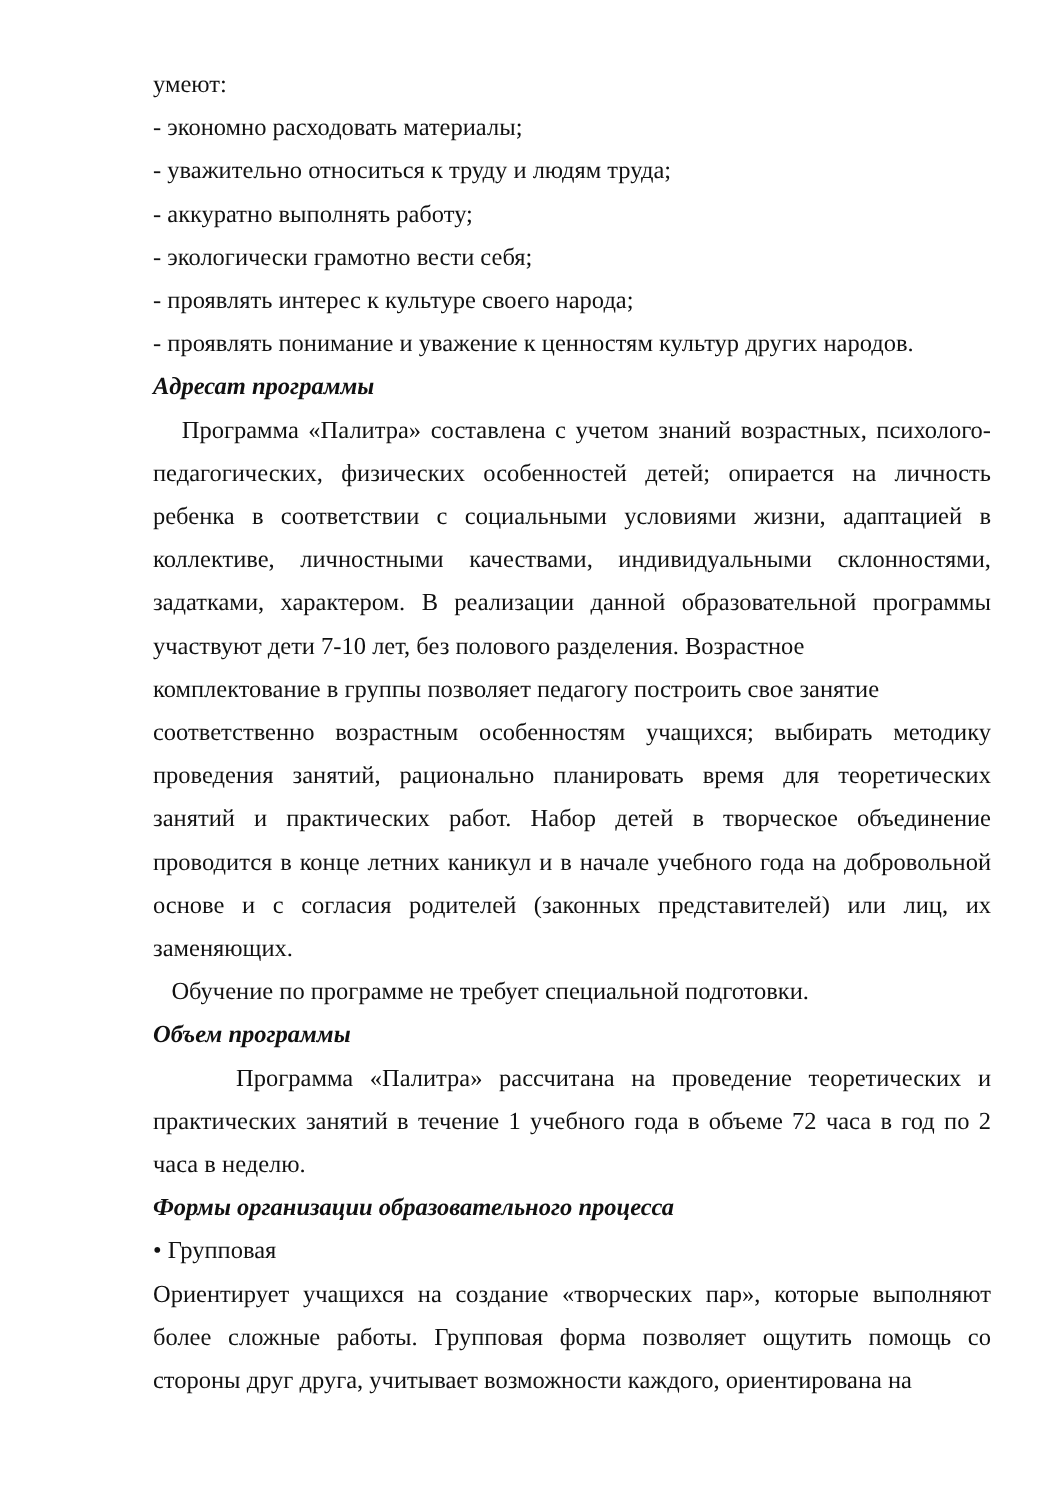умеют:
- экономно расходовать материалы;
- уважительно относиться к труду и людям труда;
- аккуратно выполнять работу;
- экологически грамотно вести себя;
- проявлять интерес к культуре своего народа;
- проявлять понимание и уважение к ценностям культур других народов.
Адресат программы
Программа «Палитра» составлена с учетом знаний возрастных, психолого-педагогических, физических особенностей детей; опирается на личность ребенка в соответствии с социальными условиями жизни, адаптацией в коллективе, личностными качествами, индивидуальными склонностями, задатками, характером. В реализации данной образовательной программы участвуют дети 7-10 лет, без полового разделения. Возрастное
комплектование в группы позволяет педагогу построить свое занятие
соответственно возрастным особенностям учащихся; выбирать методику проведения занятий, рационально планировать время для теоретических занятий и практических работ. Набор детей в творческое объединение проводится в конце летних каникул и в начале учебного года на добровольной основе и с согласия родителей (законных представителей) или лиц, их заменяющих.
Обучение по программе не требует специальной подготовки.
Объем программы
Программа «Палитра» рассчитана на проведение теоретических и практических занятий в течение 1 учебного года в объеме 72 часа в год по 2 часа в неделю.
Формы организации образовательного процесса
• Групповая
Ориентирует учащихся на создание «творческих пар», которые выполняют более сложные работы. Групповая форма позволяет ощутить помощь со стороны друг друга, учитывает возможности каждого, ориентирована на